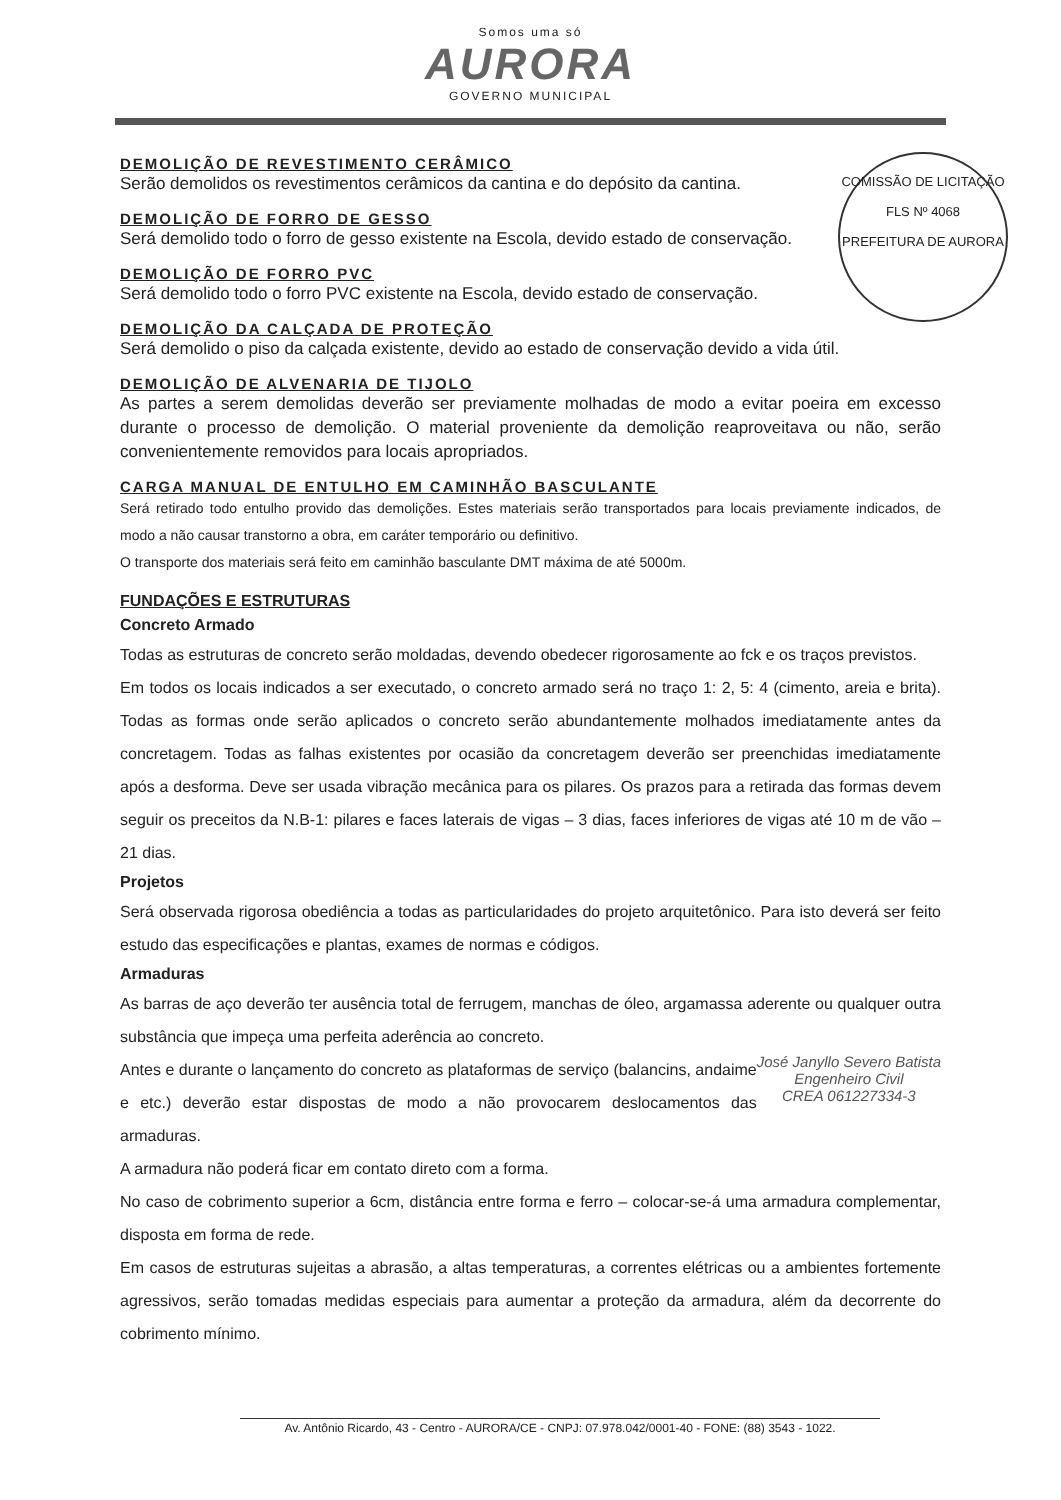Somos uma só AURORA GOVERNO MUNICIPAL
COMISSÃO DE LICITAÇÃO
FLS Nº 4068
PREFEITURA DE AURORA
DEMOLIÇÃO DE REVESTIMENTO CERÂMICO
Serão demolidos os revestimentos cerâmicos da cantina e do depósito da cantina.
DEMOLIÇÃO DE FORRO DE GESSO
Será demolido todo o forro de gesso existente na Escola, devido estado de conservação.
DEMOLIÇÃO DE FORRO PVC
Será demolido todo o forro PVC existente na Escola, devido estado de conservação.
DEMOLIÇÃO DA CALÇADA DE PROTEÇÃO
Será demolido o piso da calçada existente, devido ao estado de conservação devido a vida útil.
DEMOLIÇÃO DE ALVENARIA DE TIJOLO
As partes a serem demolidas deverão ser previamente molhadas de modo a evitar poeira em excesso durante o processo de demolição. O material proveniente da demolição reaproveitava ou não, serão convenientemente removidos para locais apropriados.
CARGA MANUAL DE ENTULHO EM CAMINHÃO BASCULANTE
Será retirado todo entulho provido das demolições. Estes materiais serão transportados para locais previamente indicados, de modo a não causar transtorno a obra, em caráter temporário ou definitivo.
O transporte dos materiais será feito em caminhão basculante DMT máxima de até 5000m.
FUNDAÇÕES E ESTRUTURAS
Concreto Armado
Todas as estruturas de concreto serão moldadas, devendo obedecer rigorosamente ao fck e os traços previstos.
Em todos os locais indicados a ser executado, o concreto armado será no traço 1: 2, 5: 4 (cimento, areia e brita). Todas as formas onde serão aplicados o concreto serão abundantemente molhados imediatamente antes da concretagem. Todas as falhas existentes por ocasião da concretagem deverão ser preenchidas imediatamente após a desforma. Deve ser usada vibração mecânica para os pilares. Os prazos para a retirada das formas devem seguir os preceitos da N.B-1: pilares e faces laterais de vigas – 3 dias, faces inferiores de vigas até 10 m de vão – 21 dias.
Projetos
Será observada rigorosa obediência a todas as particularidades do projeto arquitetônico. Para isto deverá ser feito estudo das especificações e plantas, exames de normas e códigos.
Armaduras
As barras de aço deverão ter ausência total de ferrugem, manchas de óleo, argamassa aderente ou qualquer outra substância que impeça uma perfeita aderência ao concreto.
José Janyllo Severo Batista
Engenheiro Civil
CREA 061227334-3
Antes e durante o lançamento do concreto as plataformas de serviço (balancins, andaime e etc.) deverão estar dispostas de modo a não provocarem deslocamentos das armaduras.
A armadura não poderá ficar em contato direto com a forma.
No caso de cobrimento superior a 6cm, distância entre forma e ferro – colocar-se-á uma armadura complementar, disposta em forma de rede.
Em casos de estruturas sujeitas a abrasão, a altas temperaturas, a correntes elétricas ou a ambientes fortemente agressivos, serão tomadas medidas especiais para aumentar a proteção da armadura, além da decorrente do cobrimento mínimo.
Av. Antônio Ricardo, 43 - Centro - AURORA/CE - CNPJ: 07.978.042/0001-40 - FONE: (88) 3543 - 1022.